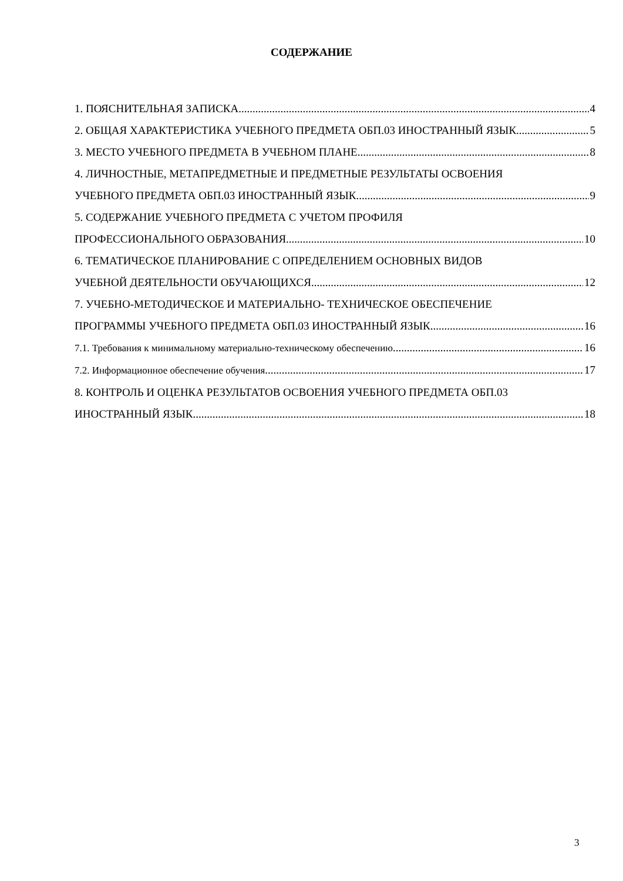СОДЕРЖАНИЕ
1. ПОЯСНИТЕЛЬНАЯ ЗАПИСКА 4
2. ОБЩАЯ ХАРАКТЕРИСТИКА УЧЕБНОГО ПРЕДМЕТА ОБП.03 ИНОСТРАННЫЙ ЯЗЫК 5
3. МЕСТО УЧЕБНОГО ПРЕДМЕТА В УЧЕБНОМ ПЛАНЕ 8
4. ЛИЧНОСТНЫЕ, МЕТАПРЕДМЕТНЫЕ И ПРЕДМЕТНЫЕ РЕЗУЛЬТАТЫ ОСВОЕНИЯ
УЧЕБНОГО ПРЕДМЕТА ОБП.03 ИНОСТРАННЫЙ ЯЗЫК 9
5. СОДЕРЖАНИЕ УЧЕБНОГО ПРЕДМЕТА С УЧЕТОМ ПРОФИЛЯ
ПРОФЕССИОНАЛЬНОГО ОБРАЗОВАНИЯ 10
6. ТЕМАТИЧЕСКОЕ ПЛАНИРОВАНИЕ С ОПРЕДЕЛЕНИЕМ ОСНОВНЫХ ВИДОВ
УЧЕБНОЙ ДЕЯТЕЛЬНОСТИ ОБУЧАЮЩИХСЯ 12
7. УЧЕБНО-МЕТОДИЧЕСКОЕ И МАТЕРИАЛЬНО- ТЕХНИЧЕСКОЕ ОБЕСПЕЧЕНИЕ
ПРОГРАММЫ УЧЕБНОГО ПРЕДМЕТА ОБП.03 ИНОСТРАННЫЙ ЯЗЫК 16
7.1. Требования к минимальному материально-техническому обеспечению 16
7.2. Информационное обеспечение обучения 17
8. КОНТРОЛЬ И ОЦЕНКА РЕЗУЛЬТАТОВ ОСВОЕНИЯ УЧЕБНОГО ПРЕДМЕТА ОБП.03
ИНОСТРАННЫЙ ЯЗЫК 18
3